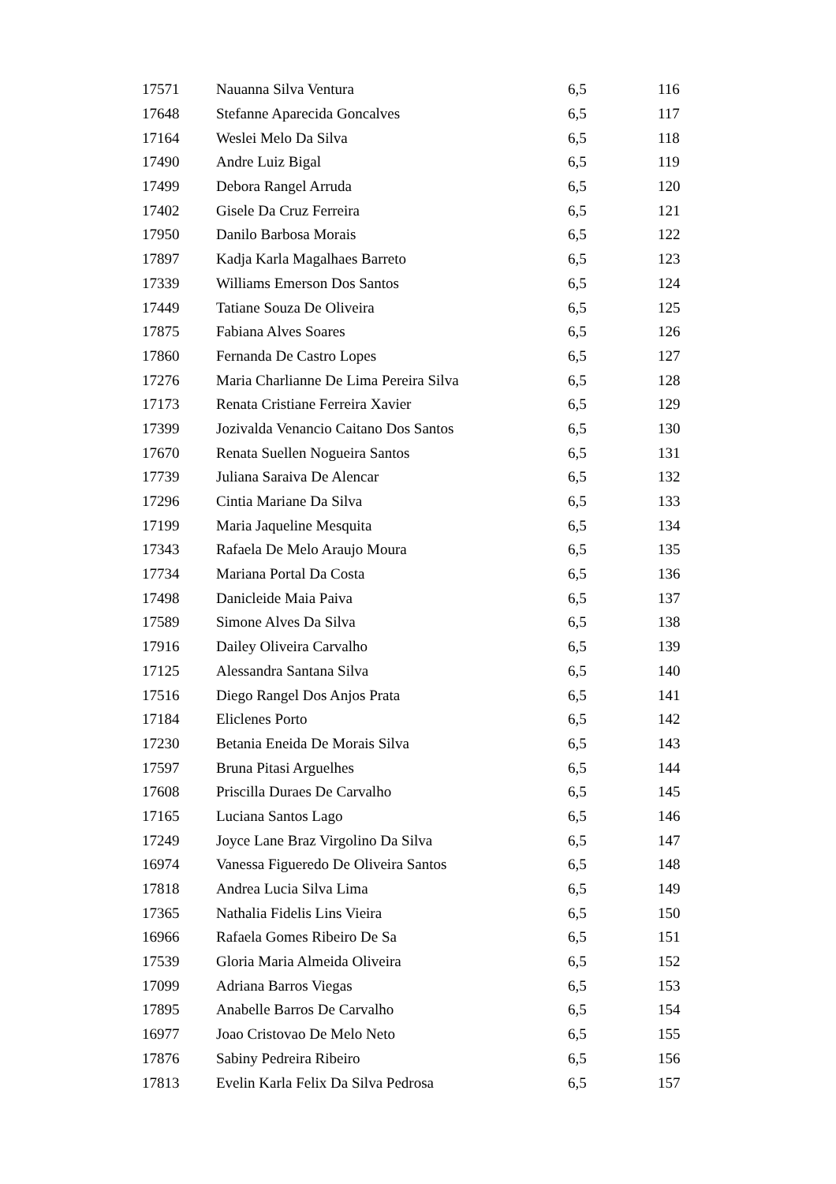| 17571 | Nauanna Silva Ventura | 6,5 | 116 |
| 17648 | Stefanne Aparecida Goncalves | 6,5 | 117 |
| 17164 | Weslei Melo Da Silva | 6,5 | 118 |
| 17490 | Andre Luiz Bigal | 6,5 | 119 |
| 17499 | Debora Rangel Arruda | 6,5 | 120 |
| 17402 | Gisele Da Cruz Ferreira | 6,5 | 121 |
| 17950 | Danilo Barbosa Morais | 6,5 | 122 |
| 17897 | Kadja Karla Magalhaes Barreto | 6,5 | 123 |
| 17339 | Williams Emerson Dos Santos | 6,5 | 124 |
| 17449 | Tatiane Souza De Oliveira | 6,5 | 125 |
| 17875 | Fabiana Alves Soares | 6,5 | 126 |
| 17860 | Fernanda De Castro Lopes | 6,5 | 127 |
| 17276 | Maria Charlianne De Lima Pereira Silva | 6,5 | 128 |
| 17173 | Renata Cristiane Ferreira Xavier | 6,5 | 129 |
| 17399 | Jozivalda Venancio Caitano Dos Santos | 6,5 | 130 |
| 17670 | Renata Suellen Nogueira Santos | 6,5 | 131 |
| 17739 | Juliana Saraiva De Alencar | 6,5 | 132 |
| 17296 | Cintia Mariane Da Silva | 6,5 | 133 |
| 17199 | Maria Jaqueline Mesquita | 6,5 | 134 |
| 17343 | Rafaela De Melo Araujo Moura | 6,5 | 135 |
| 17734 | Mariana Portal Da Costa | 6,5 | 136 |
| 17498 | Danicleide Maia Paiva | 6,5 | 137 |
| 17589 | Simone Alves Da Silva | 6,5 | 138 |
| 17916 | Dailey Oliveira Carvalho | 6,5 | 139 |
| 17125 | Alessandra Santana Silva | 6,5 | 140 |
| 17516 | Diego Rangel Dos Anjos Prata | 6,5 | 141 |
| 17184 | Eliclenes Porto | 6,5 | 142 |
| 17230 | Betania Eneida De Morais Silva | 6,5 | 143 |
| 17597 | Bruna Pitasi Arguelhes | 6,5 | 144 |
| 17608 | Priscilla Duraes De Carvalho | 6,5 | 145 |
| 17165 | Luciana Santos Lago | 6,5 | 146 |
| 17249 | Joyce Lane Braz Virgolino Da Silva | 6,5 | 147 |
| 16974 | Vanessa Figueredo De Oliveira Santos | 6,5 | 148 |
| 17818 | Andrea Lucia Silva Lima | 6,5 | 149 |
| 17365 | Nathalia Fidelis Lins Vieira | 6,5 | 150 |
| 16966 | Rafaela Gomes Ribeiro De Sa | 6,5 | 151 |
| 17539 | Gloria Maria Almeida Oliveira | 6,5 | 152 |
| 17099 | Adriana Barros Viegas | 6,5 | 153 |
| 17895 | Anabelle Barros De Carvalho | 6,5 | 154 |
| 16977 | Joao Cristovao De Melo Neto | 6,5 | 155 |
| 17876 | Sabiny Pedreira Ribeiro | 6,5 | 156 |
| 17813 | Evelin Karla Felix Da Silva Pedrosa | 6,5 | 157 |